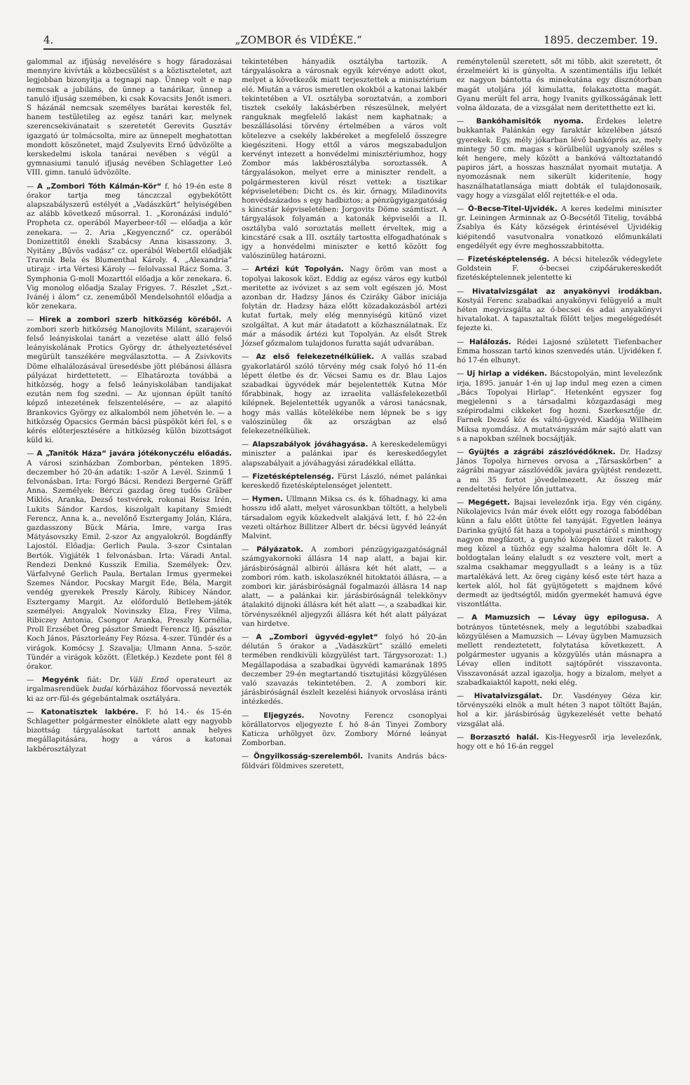4. „ZOMBOR és VIDÉKE.“1895. deczember. 19.
galommal az ifjúság nevelésére s hogy fáradozásai mennyire kivívták a közbecsülést s a köztiszteletet, azt legjobban bizonyitja a tegnapi nap. Ünnep volt e nap nemcsak a jubiláns, de ünnep a tanárikar, ünnep a tanuló ifjuság szemében, ki csak Kovacsits Jenőt ismeri. S házánál nemcsak személyes barátai keresték fel, hanem testületileg az egész tanári kar, melynek szerencsekivánatait s szeretetét Gerevits Gusztáv igazgató úr tolmácsolta, mire az ünnepelt meghatottan mondott köszönetet, majd Zsulyevits Ernő üdvözölte a kerskedelmi iskola tanárai nevében s végül a gymnasiumi tanuló ifjuság nevében Schlagetter Leó VIII. gimn. tanuló üdvözölte.
— A „Zombori Tóth Kálmán-Kör“ f. hó 19-én este 8 órakor tartja meg tánczczal egybekötött alapszabályszerű estélyét a „Vadászkürt“ helyiségében az alább következő műsorral. 1. „Koronázási induló“ Propheta cz. operából Mayerbeer-től — előadja a kör zenekara. — 2. Aria „Kegyencznő“ cz. operából Donizettitől énekli Szabácsy Anna kisasszony. 3. Nyitány „Bűvös vadász“ cz. operából Webertől előadják Travnik Bela és Blumenthal Károly. 4. „Alexandria“ utirajz - irta Vértesi Károly — felolvassal Rácz Soma. 3. Symphonia G-moll Mozarttól előadja a kör zenekara. 6. Vig monolog előadja Szalay Frigyes. 7. Részlet „Szt.-Ivánéj i álom“ cz. zeneműből Mendelsohntól előadja a kör zenekara.
— Hirek a zombori szerb hitközség köréből. A zombori szerb hitközség Manojlovits Milánt, szarajevói felső leányiskolai tanárt a vezetése alatt álló felső leányiskolának Protics György dr. áthelyeztetésével megürült tanszékére megválasztotta. — A Zsivkovits Döme elhalálozásával üresedésbe jött plébánosi állásra pályázat hirdettetett. — Elhatározta továbbá a hitközség, hogy a felső leányiskolában tandijakat ezután nem fog szedni. — Az ujonnan épült tanító képző intezetének felszentelésére, — az alapitó Brankovics György ez alkalomból nem jöhetvén le. — a hitközség Opacsics Germán bácsi püspököt kéri fel, s e kérés előterjesztésére a hitközség külön bizottságot küld ki.
— A „Tanitók Háza“ javára jótékonyczélu előadás. A városi szinházban Zomborban, pénteken 1895. deczember hó 20-án adatik: 1-ször A Levél. Szinmű 1 felvonásban. Irta: Forgó Bácsi. Rendezi Bergerné Gräff Anna. Személyek: Bérczi gazdag öreg tudós Gräber Miklós, Aranka, Dezső testvérek, rokonai Reisz Irén, Lukits Sándor Kardos, kiszolgalt kapitany Smiedt Ferencz, Anna k. a., nevelőnő Esztergamy Jolán, Klára, gazdasszony Bück Mária, Imre, varga Iras Mátyásovszky Emil. 2-szor Az angyalokról. Bogdánffy Lajostól. Előadja: Gerlich Paula. 3-szor Csintalan Bertók. Vigjáték 1 felvonásban. Irta: Váradi Antal. Rendezi Denkné Kusszik Emilia. Személyek: Özv. Várfalvyné Gerlich Paula, Bertalan Irmus gyermekei Szemes Nándor, Pocskay Margit Ede, Béla, Margit vendég gyerekek Preszly Károly, Ribicey Nándor, Esztergamy Margit. Az előforduló Betlehem-játék személyei: Angyalok Novinszky Elza, Frey Vilma, Ribiczey Antonia, Csongor Aranka, Preszly Kornélia, Proll Erzsébet Öreg pásztor Smiedt Ferencz Ifj. pásztor Koch János, Pásztorleány Fey Rózsa. 4-szer. Tündér és a virágok. Komócsy J. Szavalja; Ulmann Anna. 5-ször. Tündér a virágok között. (Életkép.) Kezdete pont fél 8 órakor.
— Megyénk fiát: Dr. Váli Ernő operateurt az irgalmasrendüek budai kórházához főorvossá nevezték ki az orr-fül-és gégebántalmak osztályára.
— Katonatisztek lakbére. F. hó 14.- és 15-én Schlagetter polgármester elnöklete alatt egy nagyobb bizottság tárgyalásokat tartott annak helyes megállapitására, hogy a város a katonai lakbérosztályzat
tekintetében hányadik osztályba tartozik. A tárgyalásokra a városnak egyik kérvénye adott okot, melyet a következők miatt terjesztettek a minisztérium elé. Miután a város ismeretlen okokból a katonai lakbér tekintetében a VI. osztályba soroztatván, a zombori tisztek csekély lakásbérben részesülnek, melyért ranguknak megfelelő lakást nem kaphatnak; a beszállásolási törvény értelmében a város volt kötelezve a csekély lakbéreket a megfelelő összegre kiegésziteni. Hogy ettől a város megszabaduljon kervényt intezett a honvédelmi minisztériumhoz, hogy Zombor más lakbérosztályba soroztassék. A tárgyalásokon, melyet erre a miniszter rendelt, a polgármesteren kivül részt vettek: a tisztikar képviseletében: Dicht cs. és kir. őrnagy, Miladinovits honvédszázados s egy hadbiztos; a pénzügyigazgatóság s kincstár képviseletében: Jorgovits Döme számtiszt. A tárgyalások folyamán a katonák képviselői a II. osztályba való soroztatás mellett érveltek, mig a kincstáré csak a III. osztály tartostta elfogadhatónak s igy a honvédelmi miniszter e kettő között fog valószinüleg határozni.
— Artézi kút Topolyán. Nagy öröm van most a topolyai lakosok közt. Eddig az egész város egy kutból meritette az ivóvizet s az sem volt egészen jó. Most azonban dr. Hadzsy János és Cziráky Gábor iniciája folytán dr. Hadzsy háza előtt közadakozásból artézi kutat furtak, mely elég mennyiségü kitünő vizet szolgáltat. A kut már átadatott a közhasználatnak. Ez már a második ártézi kut Topolyán. Az elsőt Strek József gőzmalom tulajdonos furatta saját udvarában.
— Az első felekezetnélküliek. A vallás szabad gyakorlatáról szóló törvény még csak folyó hó 11-én lépett életbe és dr. Vécsei Samu es dr. Blau Lajos szabadkai ügyvédek már bejelentették Kutna Mór főrabbinak, hogy az izraelita vallásfelekezetből kilépnek. Bejelentették ugyanők a városi tanácsnak, hogy más vallás kötelékébe nem lépnek be s igy valószinüleg ők az országban az első felekezetnélküliek.
— Alapszabályok jóváhagyása. A kereskedelemügyi miniszter a palánkai ipar és kereskedőegylet alapszabályait a jóváhagyási záradékkal ellátta.
— Fizetésképtelenség. Fürst László, német palánkai kereskedő fizetésképtelenséget jelentett.
— Hymen. Ullmann Miksa cs. és k. főhadnagy, ki ama hosszu idő alatt, melyet városunkban töltött, a helybeli társadalom egyik közkedvelt alakjává lett, f. hó 22-én vezeti oltárhoz Billitzer Albert dr. bécsi ügyvéd leányát Malvint.
— Pályázatok. A zombori pénzügyigazgatóságnál számgyakornoki állásra 14 nap alatt, a bajai kir. járásbiróságnál albirói állásra két hét alatt, — a zombori róm. kath. iskolaszéknél hitoktatói állásra, — a zombori kir. járásbiróságnál fogalmazói állásra 14 nap alatt, — a palánkai kir. járásbiróságnál telekkönyv átalakitó dijnoki állásra két hét alatt —, a szabadkai kir. törvényszéknél aljegyzői állásra két hét alatt pályázat van hirdetve.
— A „Zombori ügyvéd-egylet“ folyó hó 20-án délután 5 órakor a „Vadászkürt“ szálló emeleti termében rendkivüli közgyülést tart. Tárgysorozat: 1.) Megállapodása a szabadkai ügyvédi kamarának 1895 deczember 29-én megtartandó tisztujitási közgyülésen való szavazás tekintetében. 2. A zombori kir. járásbiróságnál észlelt kezelési hiányok orvoslása iránti intézkedés.
— Eljegyzés. Novotny Ferencz csonoplyai körállatorvos eljegyezte f. hó 8-án Tinyei Zombory Katicza urhölgyet özv. Zombory Mórné leányat Zomborban.
— Öngyilkosság-szerelemből. Ivanits András bács-földvári földmives szeretett,
reménytelenül szeretett, sőt mi több, akit szeretett, őt érzelmeiért ki is gúnyolta. A szentimentális ifju lelkét ez nagyon bántotta és minekutána egy disznótorban magát utoljára jól kimulatta, felakasztotta magát. Gyanu merült fel arra, hogy Ivanits gyilkosságának lett volna áldozata, de a vizsgálat nem deritetthette ezt ki.
— Bankóhamisitók nyoma. Érdekes leletre bukkantak Palánkán egy faraktár közelében játszó gyerekek. Egy, mély jókarban lévő bankóprés az, mely mintegy 50 cm. magas s körülbelül ugyanoly széles s két hengere, mely között a bankóvá változtatandó papiros járt, a hosszas használat nyomait mutatja. A nyomozásnak nem sikerült kideriteníe, hogy használhatatlansága miatt dobták el tulajdonosaik, vagy hogy a vizsgálat elől rejtették-e el oda.
— Ó-Becse-Titel-Ujvidék. A keres kedelmi miniszter gr. Leiningen Árminnak az Ó-Becsétől Titelig, továbbá Zsablya és Káty községek érintésével Ujvidékig kiépitendő vasutvonalra vonatkozó előmunkálati engedélyét egy évre meghosszabbitotta.
— Fizetésképtelenség. A bécsi hitelezők védegylete Goldstein F. ó-becsei czipőárukereskedőt fizetésképtelennek jelentette ki
— Hivatalvizsgálat az anyakönyvi irodákban. Kostyál Ferenc szabadkai anyakönyvi felügyelő a mult héten megvizsgálta az ó-becsei és adai anyakönyvi hivatalokat. A tapasztaltak fölött teljes megelégedését fejezte ki.
— Halálozás. Rédei Lajosné született Tiefenbacher Emma hosszan tartó kinos szenvedés után. Ujvidéken f. hó 17-én elhunyt.
— Uj hirlap a vidéken. Bácstopolyán, mint levelezőnk irja, 1895. január 1-én uj lap indul meg ezen a cimen „Bács Topolyai Hirlap“. Hetenként egyszer fog megjelenni s a társadalmi közgazdasági meg szépirodalmi cikkeket fog hozni. Szerkesztője dr. Farnek Dezső köz és váltó-ügyvéd. Kiadója Willheim Miksa nyomdász. A mutatványszám már sajtó alatt van s a napokban szélnek bocsájtják.
— Gyüjtés a zágrábi zászlóvédőknek. Dr. Hadzsy János Topolya hirneves orvosa a „Társaskörben“ a zágrábi magyar zászlóvédők javára gyüjtést rendezett, a mi 35 fortot jövedelmezett. Az összeg már rendeltetési helyére lőn juttatva.
— Megégett. Bajsai levelezőnk irja. Egy vén cigány, Nikolajevics Iván már évek előtt egy rozoga fabódéban künn a falu előtt ütötte fel tanyáját. Egyetlen leánya Darinka gyüjtő fát haza a topolyai pusztáról s minthogy nagyon megfázott, a gunyhó közepén tüzet rakott. Ő meg közel a tüzhöz egy szalma halomra dölt le. A boldogtalan leány elaludt s ez vesztere volt, mert a szalma csakhamar meggyulladt s a leány is a tüz martalékává lett. Az öreg cigány késő este tért haza a kertek alól, hol fát gyüjtögetett s majdnem kővé dermedt az ijedtségtől, midőn gyermekét hamuvá égve viszontlátta.
— A Mamuzsich — Lévay ügy epilogusa. A botrányos tüntetésnek, mely a legutóbbi szabadkai közgyülésen a Mamuzsich — Lévay ügyben Mamuzsich mellett rendeztetett, folytatása következett. A polgármester ugyanis a közgyülés után másnapra a Lévay ellen inditott sajtópörét visszavonta. Visszavonását azzal igazolja, hogy a bizalom, melyet a szabadkaiaktól kapott, neki elég.
— Hivatalvizsgálat. Dr. Vasdényey Géza kir. törvényszéki elnök a mult héten 3 napot töltött Baján, hol a kir. járásbiróság ügykezelését vette beható vizsgálat alá.
— Borzasztó halál. Kis-Hegyesről irja levelezőnk, hogy ott e hó 16-án reggel